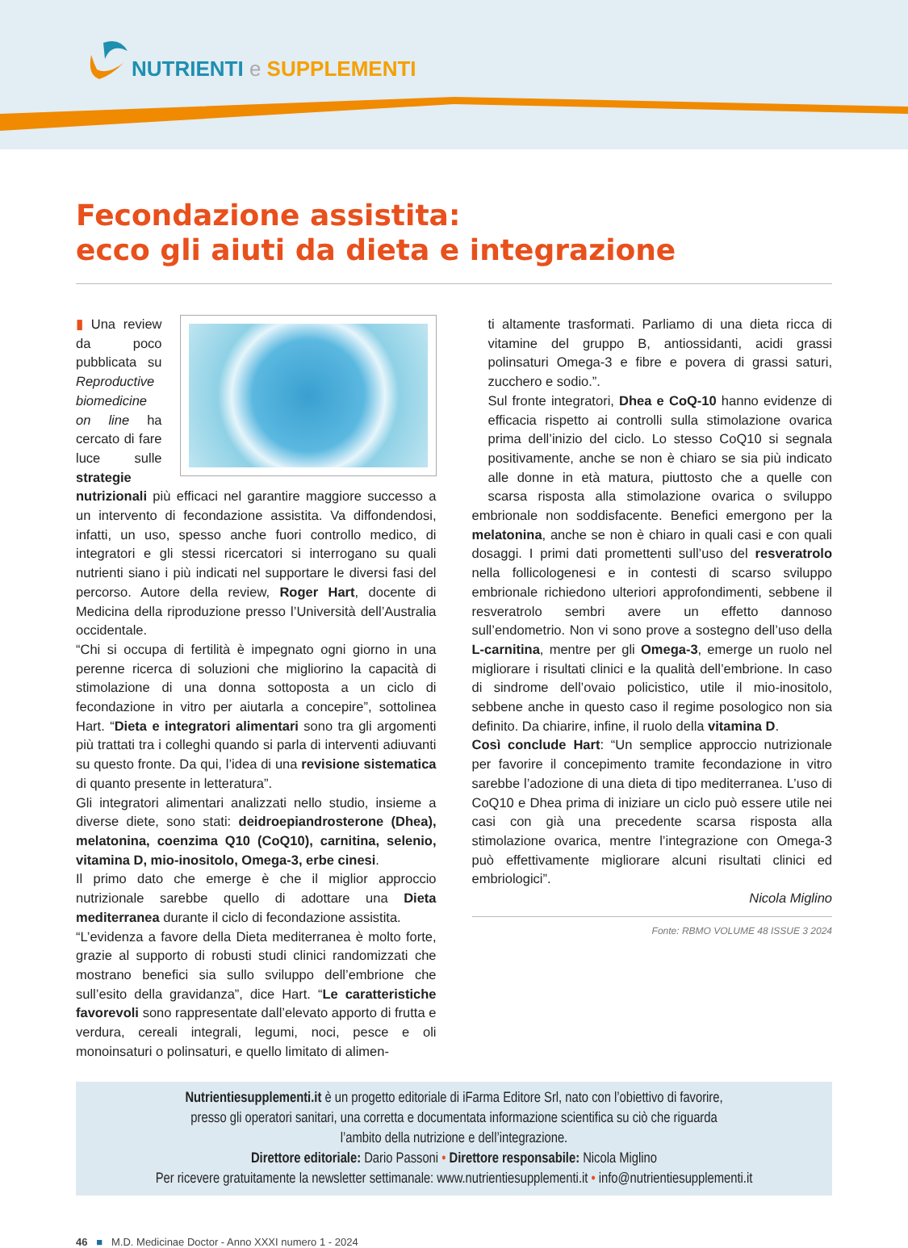NUTRIENTI e SUPPLEMENTI
Fecondazione assistita:
ecco gli aiuti da dieta e integrazione
▮ Una review da poco pubblicata su Reproductive biomedicine on line ha cercato di fare luce sulle strategie nutrizionali più efficaci nel garantire maggiore successo a un intervento di fecondazione assistita. Va diffondendosi, infatti, un uso, spesso anche fuori controllo medico, di integratori e gli stessi ricercatori si interrogano su quali nutrienti siano i più indicati nel supportare le diversi fasi del percorso. Autore della review, Roger Hart, docente di Medicina della riproduzione presso l’Università dell’Australia occidentale.
“Chi si occupa di fertilità è impegnato ogni giorno in una perenne ricerca di soluzioni che migliorino la capacità di stimolazione di una donna sottoposta a un ciclo di fecondazione in vitro per aiutarla a concepire”, sottolinea Hart. “Dieta e integratori alimentari sono tra gli argomenti più trattati tra i colleghi quando si parla di interventi adiuvanti su questo fronte. Da qui, l’idea di una revisione sistematica di quanto presente in letteratura”.
Gli integratori alimentari analizzati nello studio, insieme a diverse diete, sono stati: deidroepiandrosterone (Dhea), melatonina, coenzima Q10 (CoQ10), carnitina, selenio, vitamina D, mio-inositolo, Omega-3, erbe cinesi.
Il primo dato che emerge è che il miglior approccio nutrizionale sarebbe quello di adottare una Dieta mediterranea durante il ciclo di fecondazione assistita.
“L’evidenza a favore della Dieta mediterranea è molto forte, grazie al supporto di robusti studi clinici randomizzati che mostrano benefici sia sullo sviluppo dell’embrione che sull’esito della gravidanza”, dice Hart. “Le caratteristiche favorevoli sono rappresentate dall’elevato apporto di frutta e verdura, cereali integrali, legumi, noci, pesce e oli monoinsaturi o polinsaturi, e quello limitato di alimen-
ti altamente trasformati. Parliamo di una dieta ricca di vitamine del gruppo B, antiossidanti, acidi grassi polinsaturi Omega-3 e fibre e povera di grassi saturi, zucchero e sodio.”.
Sul fronte integratori, Dhea e CoQ-10 hanno evidenze di efficacia rispetto ai controlli sulla stimolazione ovarica prima dell’inizio del ciclo. Lo stesso CoQ10 si segnala positivamente, anche se non è chiaro se sia più indicato alle donne in età matura, piuttosto che a quelle con scarsa risposta alla stimolazione ovarica o sviluppo embrionale non soddisfacente. Benefici emergono per la melatonina, anche se non è chiaro in quali casi e con quali dosaggi. I primi dati promettenti sull’uso del resveratrolo nella follicologenesi e in contesti di scarso sviluppo embrionale richiedono ulteriori approfondimenti, sebbene il resveratrolo sembri avere un effetto dannoso sull’endometrio. Non vi sono prove a sostegno dell’uso della L-carnitina, mentre per gli Omega-3, emerge un ruolo nel migliorare i risultati clinici e la qualità dell’embrione. In caso di sindrome dell’ovaio policistico, utile il mio-inositolo, sebbene anche in questo caso il regime posologico non sia definito. Da chiarire, infine, il ruolo della vitamina D.
Così conclude Hart: “Un semplice approccio nutrizionale per favorire il concepimento tramite fecondazione in vitro sarebbe l’adozione di una dieta di tipo mediterranea. L’uso di CoQ10 e Dhea prima di iniziare un ciclo può essere utile nei casi con già una precedente scarsa risposta alla stimolazione ovarica, mentre l’integrazione con Omega-3 può effettivamente migliorare alcuni risultati clinici ed embriologici”.
Nicola Miglino
Fonte: RBMO VOLUME 48 ISSUE 3 2024
Nutrientiesupplementi.it è un progetto editoriale di iFarma Editore Srl, nato con l’obiettivo di favorire,
presso gli operatori sanitari, una corretta e documentata informazione scientifica su ciò che riguarda
l’ambito della nutrizione e dell’integrazione.
Direttore editoriale: Dario Passoni • Direttore responsabile: Nicola Miglino
Per ricevere gratuitamente la newsletter settimanale: www.nutrientiesupplementi.it • info@nutrientiesupplementi.it
46 ■ M.D. Medicinae Doctor - Anno XXXI numero 1 - 2024